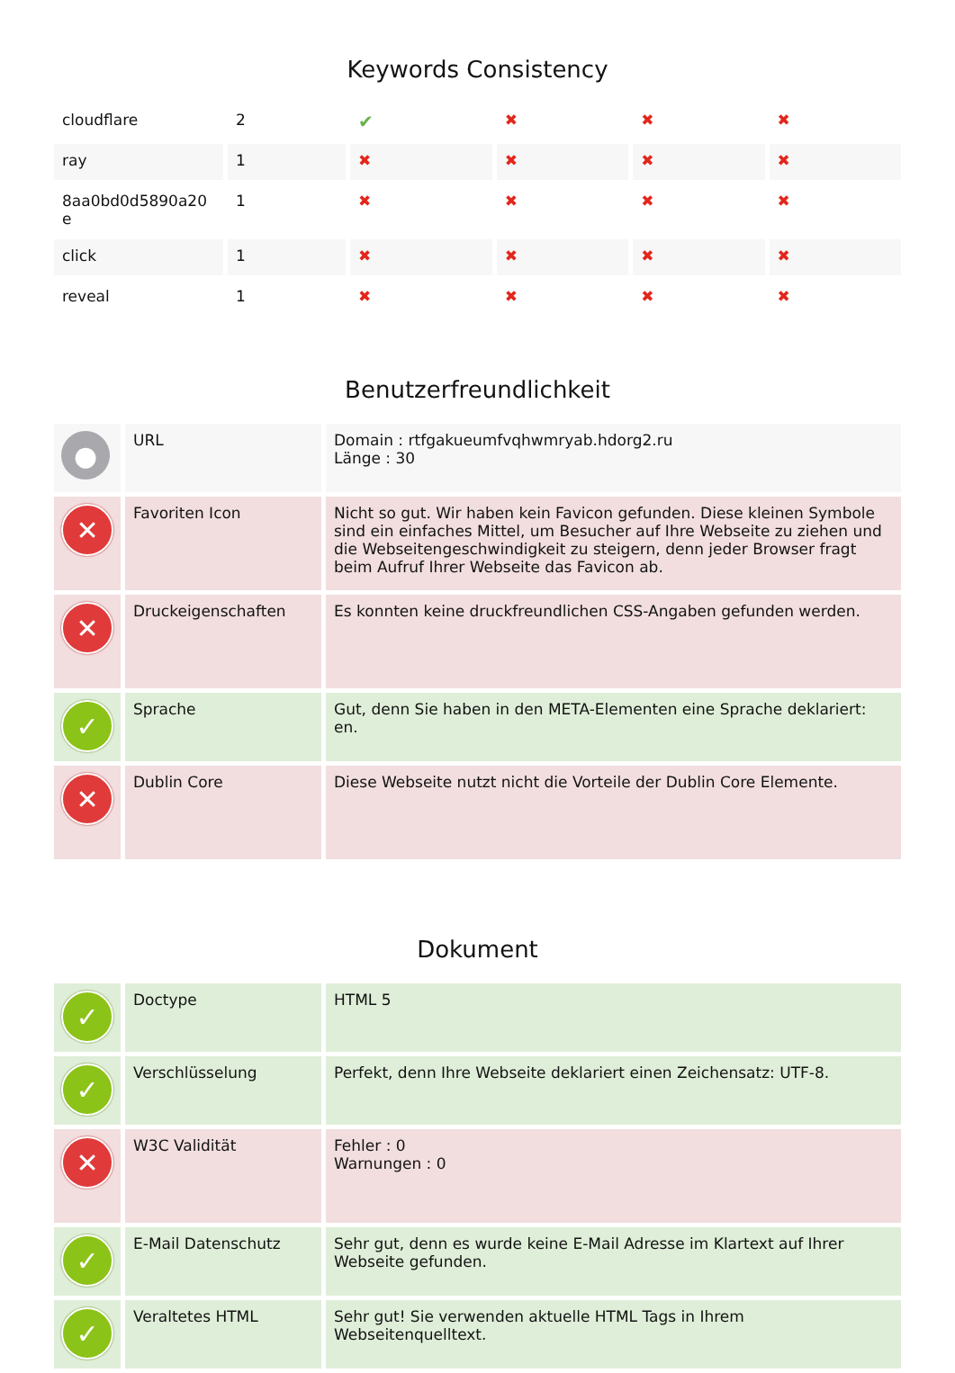Keywords Consistency
| cloudflare | 2 | ✔ | ✖ | ✖ | ✖ |
| ray | 1 | ✖ | ✖ | ✖ | ✖ |
| 8aa0bd0d5890a20 e | 1 | ✖ | ✖ | ✖ | ✖ |
| click | 1 | ✖ | ✖ | ✖ | ✖ |
| reveal | 1 | ✖ | ✖ | ✖ | ✖ |
Benutzerfreundlichkeit
| ● | URL | Domain : rtfgakueumfvqhwmryab.hdorg2.ru Länge : 30 |
| ✕ | Favoriten Icon | Nicht so gut. Wir haben kein Favicon gefunden. Diese kleinen Symbole sind ein einfaches Mittel, um Besucher auf Ihre Webseite zu ziehen und die Webseitengeschwindigkeit zu steigern, denn jeder Browser fragt beim Aufruf Ihrer Webseite das Favicon ab. |
| ✕ | Druckeigenschaften | Es konnten keine druckfreundlichen CSS-Angaben gefunden werden. |
| ✓ | Sprache | Gut, denn Sie haben in den META-Elementen eine Sprache deklariert: en. |
| ✕ | Dublin Core | Diese Webseite nutzt nicht die Vorteile der Dublin Core Elemente. |
Dokument
| ✓ | Doctype | HTML 5 |
| ✓ | Verschlüsselung | Perfekt, denn Ihre Webseite deklariert einen Zeichensatz: UTF-8. |
| ✕ | W3C Validität | Fehler : 0 Warnungen : 0 |
| ✓ | E-Mail Datenschutz | Sehr gut, denn es wurde keine E-Mail Adresse im Klartext auf Ihrer Webseite gefunden. |
| ✓ | Veraltetes HTML | Sehr gut! Sie verwenden aktuelle HTML Tags in Ihrem Webseitenquelltext. |